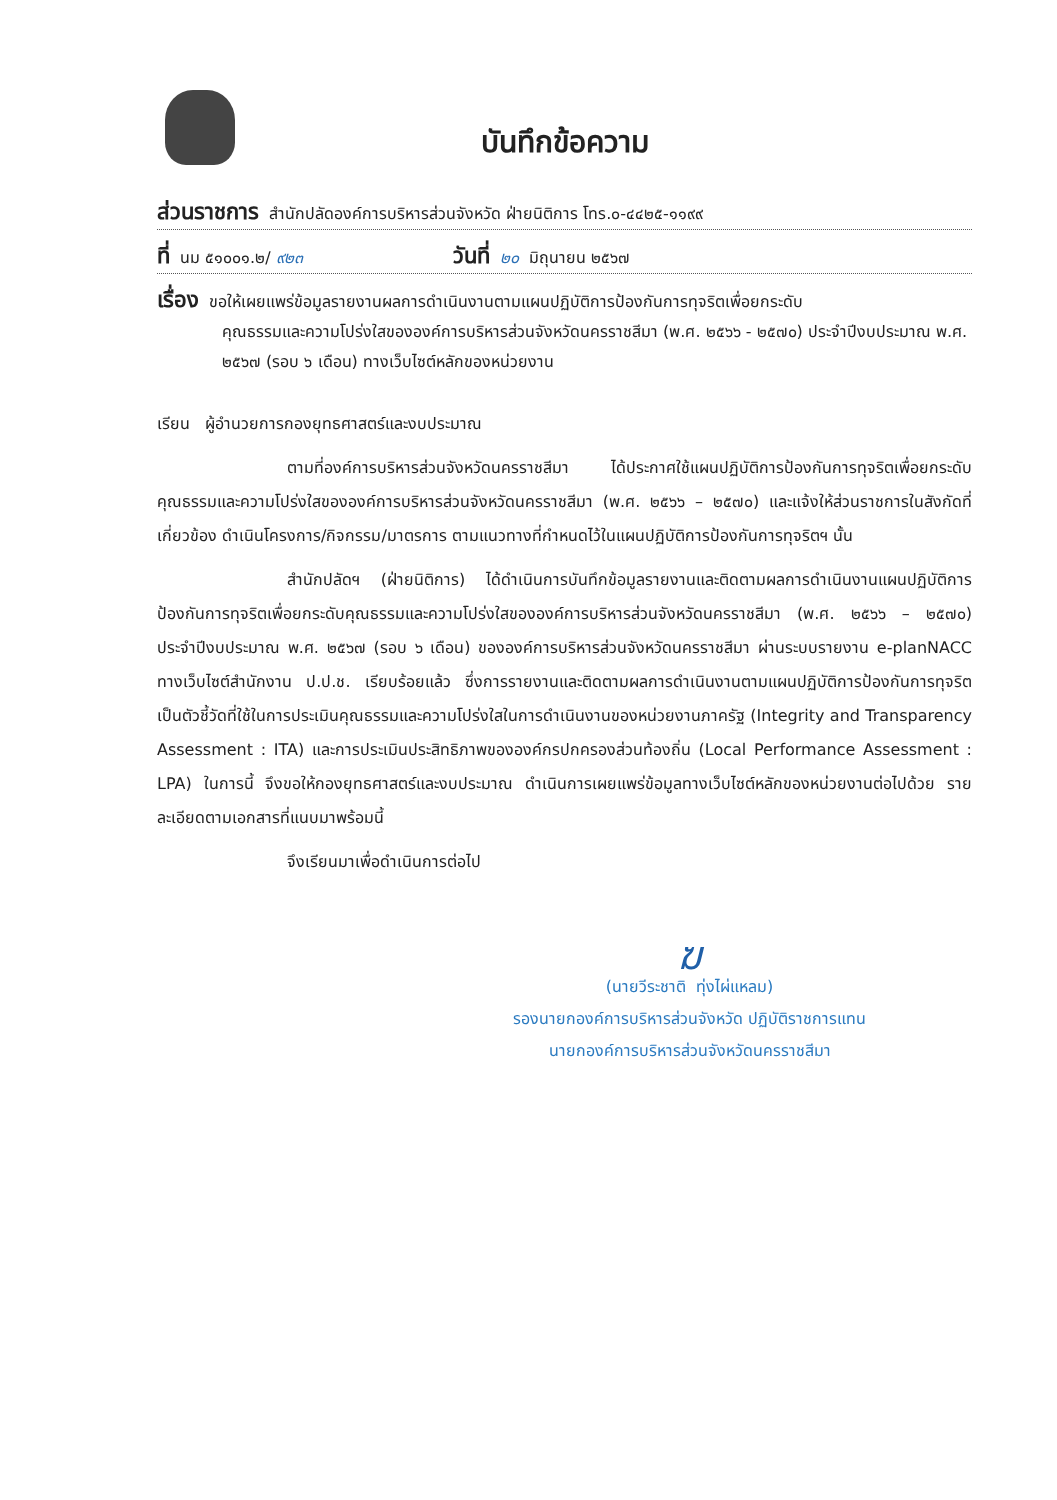บันทึกข้อความ
ส่วนราชการ สำนักปลัดองค์การบริหารส่วนจังหวัด ฝ่ายนิติการ โทร.๐-๔๔๒๕-๑๑๙๙
ที่ นม ๕๑๐๐๑.๒/ ๙๒๓ วันที่ ๒๐ มิถุนายน ๒๕๖๗
เรื่อง ขอให้เผยแพร่ข้อมูลรายงานผลการดำเนินงานตามแผนปฏิบัติการป้องกันการทุจริตเพื่อยกระดับ
คุณธรรมและความโปร่งใสขององค์การบริหารส่วนจังหวัดนครราชสีมา (พ.ศ. ๒๕๖๖ - ๒๕๗๐) ประจำปีงบประมาณ พ.ศ. ๒๕๖๗ (รอบ ๖ เดือน) ทางเว็บไซต์หลักของหน่วยงาน
เรียน ผู้อำนวยการกองยุทธศาสตร์และงบประมาณ
ตามที่องค์การบริหารส่วนจังหวัดนครราชสีมา ได้ประกาศใช้แผนปฏิบัติการป้องกันการทุจริตเพื่อยกระดับคุณธรรมและความโปร่งใสขององค์การบริหารส่วนจังหวัดนครราชสีมา (พ.ศ. ๒๕๖๖ – ๒๕๗๐) และแจ้งให้ส่วนราชการในสังกัดที่เกี่ยวข้อง ดำเนินโครงการ/กิจกรรม/มาตรการ ตามแนวทางที่กำหนดไว้ในแผนปฏิบัติการป้องกันการทุจริตฯ นั้น
สำนักปลัดฯ (ฝ่ายนิติการ) ได้ดำเนินการบันทึกข้อมูลรายงานและติดตามผลการดำเนินงานแผนปฏิบัติการป้องกันการทุจริตเพื่อยกระดับคุณธรรมและความโปร่งใสขององค์การบริหารส่วนจังหวัดนครราชสีมา (พ.ศ. ๒๕๖๖ – ๒๕๗๐) ประจำปีงบประมาณ พ.ศ. ๒๕๖๗ (รอบ ๖ เดือน) ขององค์การบริหารส่วนจังหวัดนครราชสีมา ผ่านระบบรายงาน e-planNACC ทางเว็บไซต์สำนักงาน ป.ป.ช. เรียบร้อยแล้ว ซึ่งการรายงานและติดตามผลการดำเนินงานตามแผนปฏิบัติการป้องกันการทุจริต เป็นตัวชี้วัดที่ใช้ในการประเมินคุณธรรมและความโปร่งใสในการดำเนินงานของหน่วยงานภาครัฐ (Integrity and Transparency Assessment : ITA) และการประเมินประสิทธิภาพขององค์กรปกครองส่วนท้องถิ่น (Local Performance Assessment : LPA) ในการนี้ จึงขอให้กองยุทธศาสตร์และงบประมาณ ดำเนินการเผยแพร่ข้อมูลทางเว็บไซต์หลักของหน่วยงานต่อไปด้วย รายละเอียดตามเอกสารที่แนบมาพร้อมนี้
จึงเรียนมาเพื่อดำเนินการต่อไป
ฆ
(นายวีระชาติ ทุ่งไผ่แหลม)
รองนายกองค์การบริหารส่วนจังหวัด ปฏิบัติราชการแทน
นายกองค์การบริหารส่วนจังหวัดนครราชสีมา